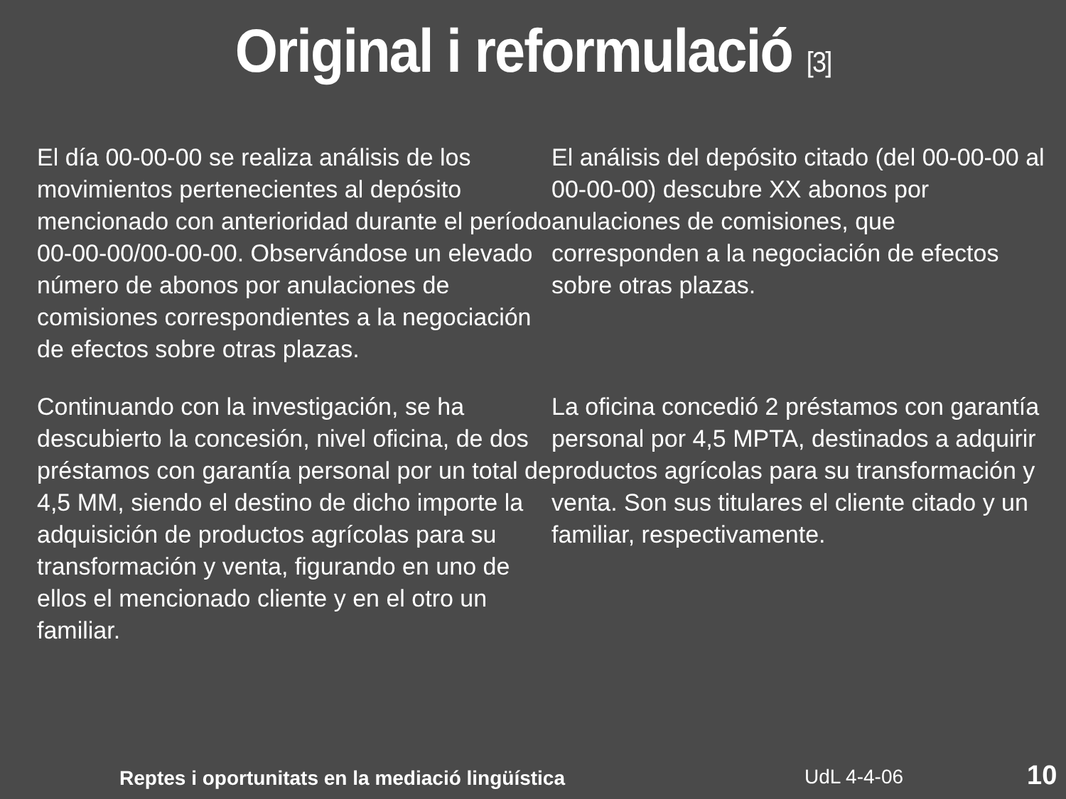Original i reformulació [3]
El día 00-00-00 se realiza análisis de los movimientos pertenecientes al depósito mencionado con anterioridad durante el período 00-00-00/00-00-00. Observándose un elevado número de abonos por anulaciones de comisiones correspondientes a la negociación de efectos sobre otras plazas.
El análisis del depósito citado (del 00-00-00 al 00-00-00) descubre XX abonos por anulaciones de comisiones, que corresponden a la negociación de efectos sobre otras plazas.
Continuando con la investigación, se ha descubierto la concesión, nivel oficina, de dos préstamos con garantía personal por un total de 4,5 MM, siendo el destino de dicho importe la adquisición de productos agrícolas para su transformación y venta, figurando en uno de ellos el mencionado cliente y en el otro un familiar.
La oficina concedió 2 préstamos con garantía personal por 4,5 MPTA, destinados a adquirir productos agrícolas para su transformación y venta. Son sus titulares el cliente citado y un familiar, respectivamente.
Reptes i oportunitats en la mediació lingüística UdL 4-4-06 10